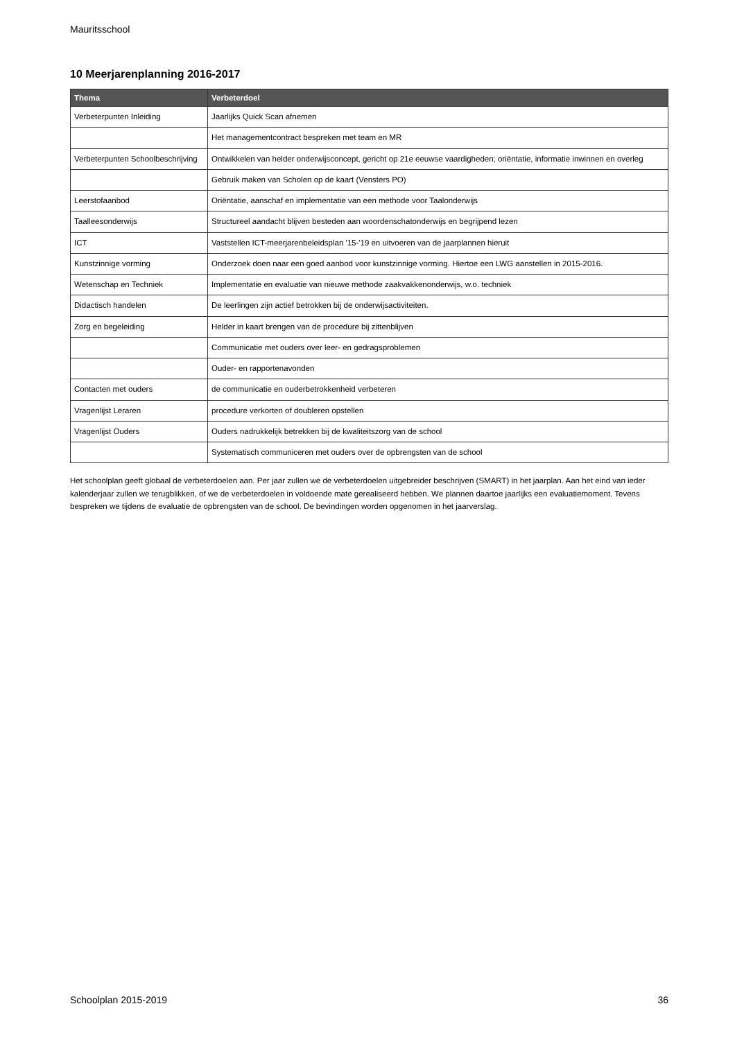Mauritsschool
10 Meerjarenplanning 2016-2017
| Thema | Verbeterdoel |
| --- | --- |
| Verbeterpunten Inleiding | Jaarlijks Quick Scan afnemen |
| | Het managementcontract bespreken met team en MR |
| Verbeterpunten Schoolbeschrijving | Ontwikkelen van helder onderwijsconcept, gericht op 21e eeuwse vaardigheden; oriëntatie, informatie inwinnen en overleg |
| | Gebruik maken van Scholen op de kaart (Vensters PO) |
| Leerstofaanbod | Oriëntatie, aanschaf en implementatie van een methode voor Taalonderwijs |
| Taalleesonderwijs | Structureel aandacht blijven besteden aan woordenschatonderwijs en begrijpend lezen |
| ICT | Vaststellen ICT-meerjarenbeleidsplan '15-'19 en uitvoeren van de jaarplannen hieruit |
| Kunstzinnige vorming | Onderzoek doen naar een goed aanbod voor kunstzinnige vorming. Hiertoe een LWG aanstellen in 2015-2016. |
| Wetenschap en Techniek | Implementatie en evaluatie van nieuwe methode zaakvakkenonderwijs, w.o. techniek |
| Didactisch handelen | De leerlingen zijn actief betrokken bij de onderwijsactiviteiten. |
| Zorg en begeleiding | Helder in kaart brengen van de procedure bij zittenblijven |
| | Communicatie met ouders over leer- en gedragsproblemen |
| | Ouder- en rapportenavonden |
| Contacten met ouders | de communicatie en ouderbetrokkenheid verbeteren |
| Vragenlijst Leraren | procedure verkorten of doubleren opstellen |
| Vragenlijst Ouders | Ouders nadrukkelijk betrekken bij de kwaliteitszorg van de school |
| | Systematisch communiceren met ouders over de opbrengsten van de school |
Het schoolplan geeft globaal de verbeterdoelen aan. Per jaar zullen we de verbeterdoelen uitgebreider beschrijven (SMART) in het jaarplan. Aan het eind van ieder kalenderjaar zullen we terugblikken, of we de verbeterdoelen in voldoende mate gerealiseerd hebben. We plannen daartoe jaarlijks een evaluatiemoment. Tevens bespreken we tijdens de evaluatie de opbrengsten van de school. De bevindingen worden opgenomen in het jaarverslag.
Schoolplan 2015-2019 36